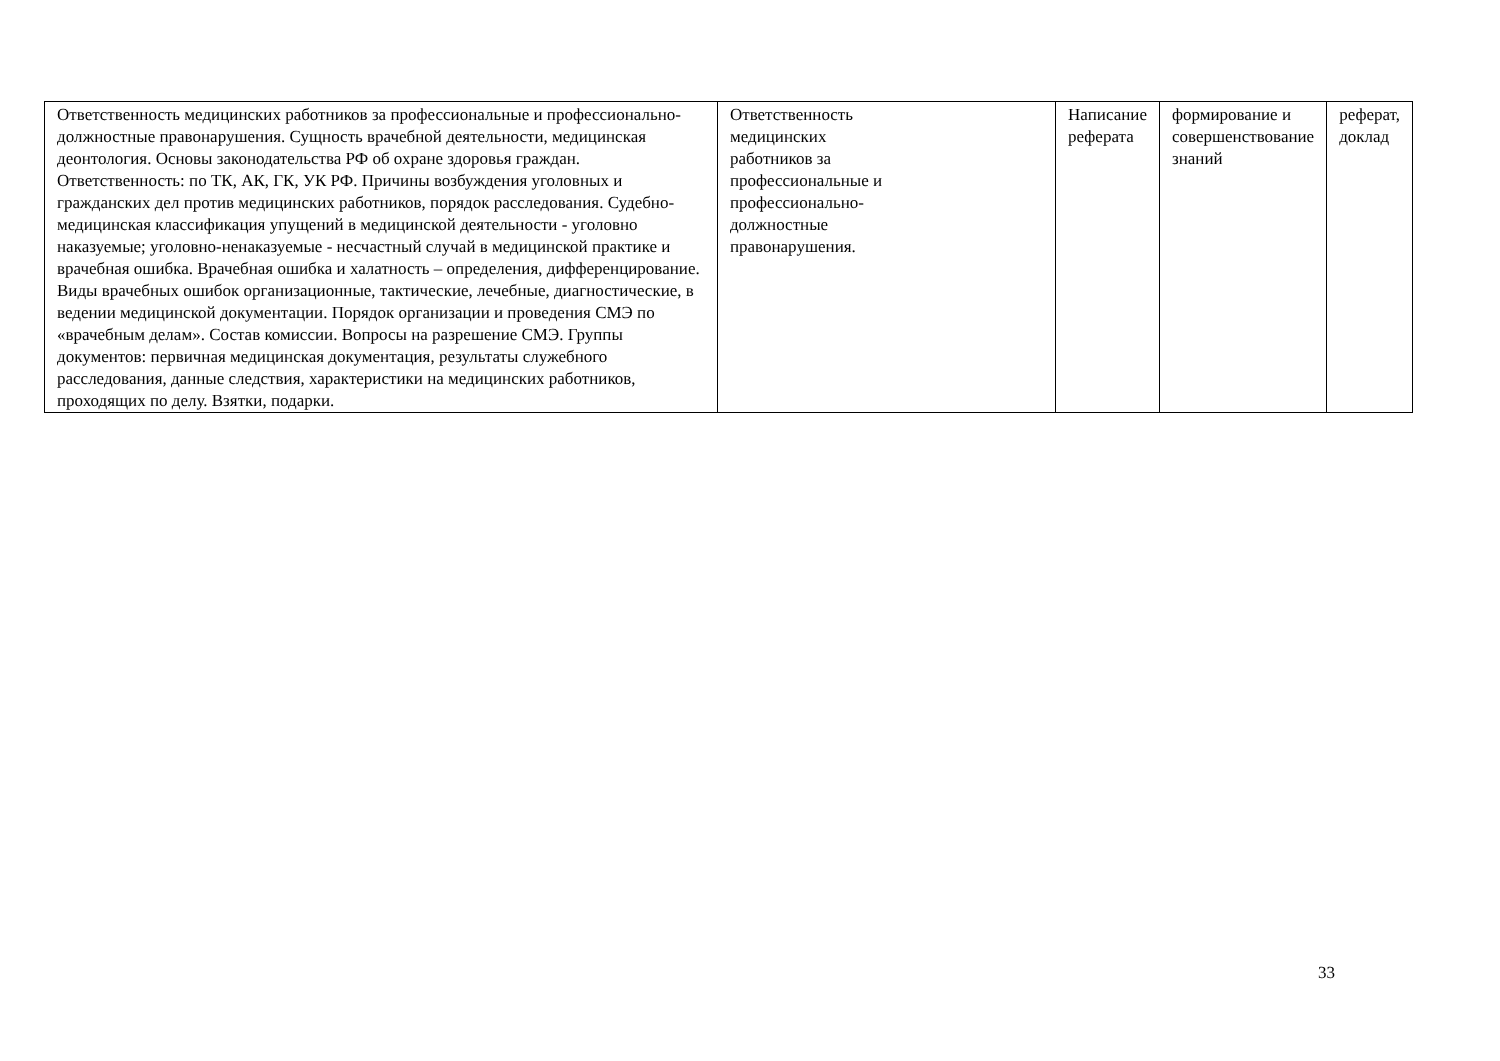| Ответственность медицинских работников за профессиональные и профессионально- должностные правонарушения. Сущность врачебной деятельности, медицинская деонтология. Основы законодательства РФ об охране здоровья граждан. Ответственность: по ТК, АК, ГК, УК РФ. Причины возбуждения уголовных и гражданских дел против медицинских работников, порядок расследования. Судебно- медицинская классификация упущений в медицинской деятельности - уголовно наказуемые; уголовно-ненаказуемые - несчастный случай в медицинской практике и врачебная ошибка. Врачебная ошибка и халатность – определения, дифференцирование. Виды врачебных ошибок организационные, тактические, лечебные, диагностические, в ведении медицинской документации. Порядок организации и проведения СМЭ по «врачебным делам». Состав комиссии. Вопросы на разрешение СМЭ. Группы документов: первичная медицинская документация, результаты служебного расследования, данные следствия, характеристики на медицинских работников, проходящих по делу. Взятки, подарки. | Ответственность медицинских работников за профессиональные и профессионально- должностные правонарушения. | Написание реферата | формирование и совершенствование знаний | реферат, доклад |
33